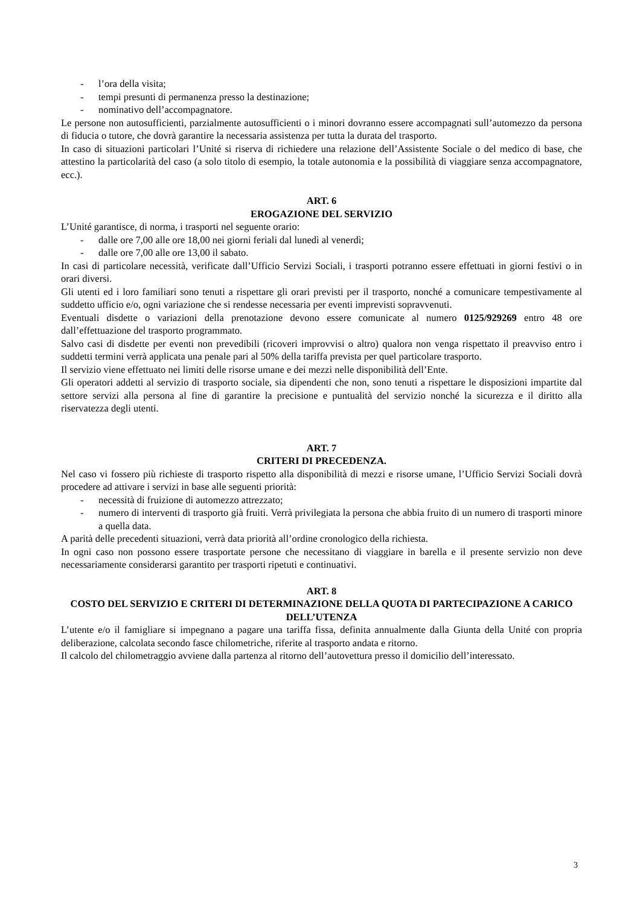- l’ora della visita;
- tempi presunti di permanenza presso la destinazione;
- nominativo dell’accompagnatore.
Le persone non autosufficienti, parzialmente autosufficienti o i minori dovranno essere accompagnati sull’automezzo da persona di fiducia o tutore, che dovrà garantire la necessaria assistenza per tutta la durata del trasporto.
In caso di situazioni particolari l’Unité si riserva di richiedere una relazione dell’Assistente Sociale o del medico di base, che attestino la particolarità del caso (a solo titolo di esempio, la totale autonomia e la possibilità di viaggiare senza accompagnatore, ecc.).
ART. 6
EROGAZIONE DEL SERVIZIO
L’Unité garantisce, di norma, i trasporti nel seguente orario:
- dalle ore 7,00 alle ore 18,00 nei giorni feriali dal lunedì al venerdì;
- dalle ore 7,00 alle ore 13,00 il sabato.
In casi di particolare necessità, verificate dall’Ufficio Servizi Sociali, i trasporti potranno essere effettuati in giorni festivi o in orari diversi.
Gli utenti ed i loro familiari sono tenuti a rispettare gli orari previsti per il trasporto, nonché a comunicare tempestivamente al suddetto ufficio e/o, ogni variazione che si rendesse necessaria per eventi imprevisti sopravvenuti.
Eventuali disdette o variazioni della prenotazione devono essere comunicate al numero 0125/929269 entro 48 ore dall’effettuazione del trasporto programmato.
Salvo casi di disdette per eventi non prevedibili (ricoveri improvvisi o altro) qualora non venga rispettato il preavviso entro i suddetti termini verrà applicata una penale pari al 50% della tariffa prevista per quel particolare trasporto.
Il servizio viene effettuato nei limiti delle risorse umane e dei mezzi nelle disponibilità dell’Ente.
Gli operatori addetti al servizio di trasporto sociale, sia dipendenti che non, sono tenuti a rispettare le disposizioni impartite dal settore servizi alla persona al fine di garantire la precisione e puntualità del servizio nonché la sicurezza e il diritto alla riservatezza degli utenti.
ART. 7
CRITERI DI PRECEDENZA.
Nel caso vi fossero più richieste di trasporto rispetto alla disponibilità di mezzi e risorse umane, l’Ufficio Servizi Sociali dovrà procedere ad attivare i servizi in base alle seguenti priorità:
- necessità di fruizione di automezzo attrezzato;
- numero di interventi di trasporto già fruiti. Verrà privilegiata la persona che abbia fruito di un numero di trasporti minore a quella data.
A parità delle precedenti situazioni, verrà data priorità all’ordine cronologico della richiesta.
In ogni caso non possono essere trasportate persone che necessitano di viaggiare in barella e il presente servizio non deve necessariamente considerarsi garantito per trasporti ripetuti e continuativi.
ART. 8
COSTO DEL SERVIZIO E CRITERI DI DETERMINAZIONE DELLA QUOTA DI PARTECIPAZIONE A CARICO DELL’UTENZA
L’utente e/o il famigliare si impegnano a pagare una tariffa fissa, definita annualmente dalla Giunta della Unité con propria deliberazione, calcolata secondo fasce chilometriche, riferite al trasporto andata e ritorno.
Il calcolo del chilometraggio avviene dalla partenza al ritorno dell’autovettura presso il domicilio dell’interessato.
3